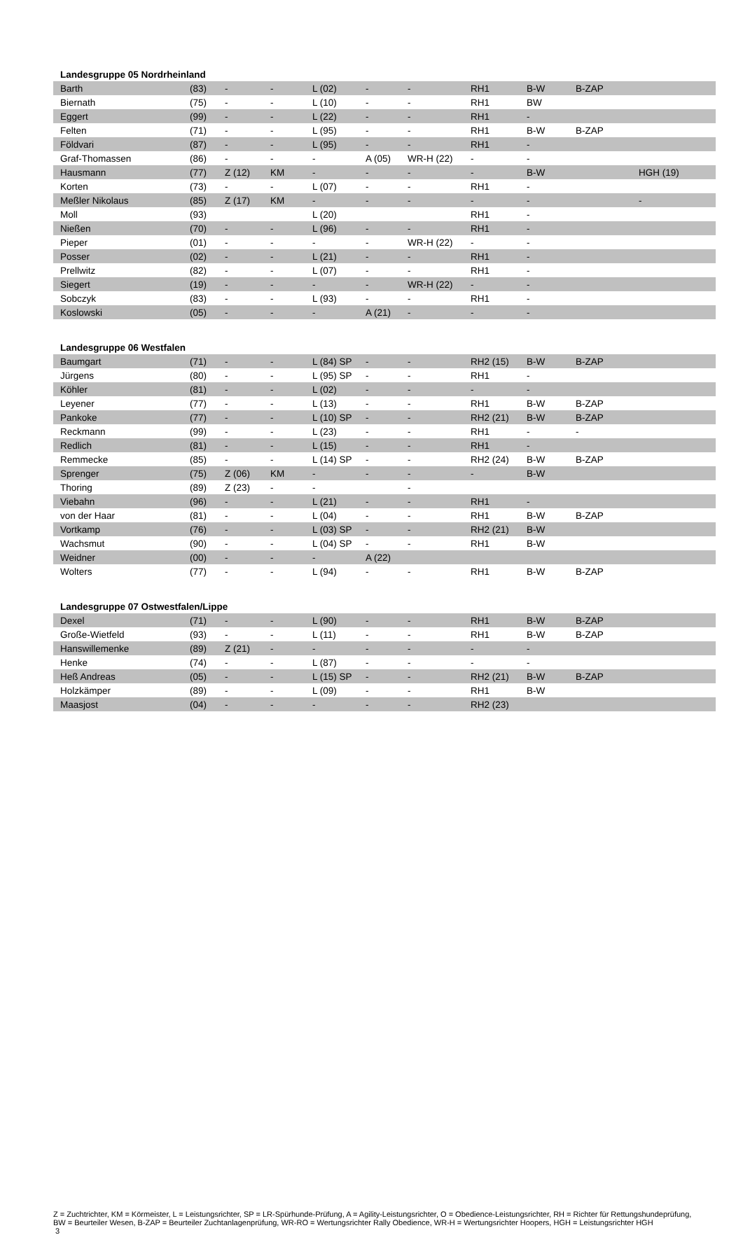| Landesgruppe 05 Nordrheinland | | | | | | | | | | |
| Barth | (83) | - | - | L (02) | - | - | RH1 | B-W | B-ZAP | |
| Biernath | (75) | - | - | L (10) | - | - | RH1 | BW | | |
| Eggert | (99) | - | - | L (22) | - | - | RH1 | - | | |
| Felten | (71) | - | - | L (95) | - | - | RH1 | B-W | B-ZAP | |
| Földvari | (87) | - | - | L (95) | - | - | RH1 | - | | |
| Graf-Thomassen | (86) | - | - | - | A (05) | WR-H (22) | - | - | | |
| Hausmann | (77) | Z (12) | KM | - | - | - | - | B-W | | HGH (19) |
| Korten | (73) | - | - | L (07) | - | - | RH1 | - | | |
| Meßler Nikolaus | (85) | Z (17) | KM | - | - | - | - | - | | - |
| Moll | (93) | | | L (20) | | | RH1 | - | | |
| Nießen | (70) | - | - | L (96) | - | - | RH1 | - | | |
| Pieper | (01) | - | - | - | - | WR-H (22) | - | - | | |
| Posser | (02) | - | - | L (21) | - | - | RH1 | - | | |
| Prellwitz | (82) | - | - | L (07) | - | - | RH1 | - | | |
| Siegert | (19) | - | - | - | - | WR-H (22) | - | - | | |
| Sobczyk | (83) | - | - | L (93) | - | - | RH1 | - | | |
| Koslowski | (05) | - | - | - | A (21) | - | - | - | | |
| Landesgruppe 06 Westfalen | | | | | | | | | | |
| Baumgart | (71) | - | - | L (84) SP | - | - | RH2 (15) | B-W | B-ZAP | |
| Jürgens | (80) | - | - | L (95) SP | - | - | RH1 | - | | |
| Köhler | (81) | - | - | L (02) | - | - | - | - | | |
| Leyener | (77) | - | - | L (13) | - | - | RH1 | B-W | B-ZAP | |
| Pankoke | (77) | - | - | L (10) SP | - | - | RH2 (21) | B-W | B-ZAP | |
| Reckmann | (99) | - | - | L (23) | - | - | RH1 | - | - | |
| Redlich | (81) | - | - | L (15) | - | - | RH1 | - | | |
| Remmecke | (85) | - | - | L (14) SP | - | - | RH2 (24) | B-W | B-ZAP | |
| Sprenger | (75) | Z (06) | KM | - | - | - | - | B-W | | |
| Thoring | (89) | Z (23) | - | - | | - | | | | |
| Viebahn | (96) | - | - | L (21) | - | - | RH1 | - | | |
| von der Haar | (81) | - | - | L (04) | - | - | RH1 | B-W | B-ZAP | |
| Vortkamp | (76) | - | - | L (03) SP | - | - | RH2 (21) | B-W | | |
| Wachsmut | (90) | - | - | L (04) SP | - | - | RH1 | B-W | | |
| Weidner | (00) | - | - | - | A (22) | | | | | |
| Wolters | (77) | - | - | L (94) | - | - | RH1 | B-W | B-ZAP | |
| Landesgruppe 07 Ostwestfalen/Lippe | | | | | | | | | | |
| Dexel | (71) | - | - | L (90) | - | - | RH1 | B-W | B-ZAP | |
| Große-Wietfeld | (93) | - | - | L (11) | - | - | RH1 | B-W | B-ZAP | |
| Hanswillemenke | (89) | Z (21) | - | - | - | - | - | - | | |
| Henke | (74) | - | - | L (87) | - | - | - | - | | |
| Heß Andreas | (05) | - | - | L (15) SP | - | - | RH2 (21) | B-W | B-ZAP | |
| Holzkämper | (89) | - | - | L (09) | - | - | RH1 | B-W | | |
| Maasjost | (04) | - | - | - | - | - | RH2 (23) | | | |
Z = Zuchtrichter, KM = Körmeister, L = Leistungsrichter, SP = LR-Spürhunde-Prüfung, A = Agility-Leistungsrichter, O = Obedience-Leistungsrichter, RH = Richter für Rettungshundeprüfung, BW = Beurteiler Wesen, B-ZAP = Beurteiler Zuchtanlagenprüfung, WR-RO = Wertungsrichter Rally Obedience, WR-H = Wertungsrichter Hoopers, HGH = Leistungsrichter HGH
3